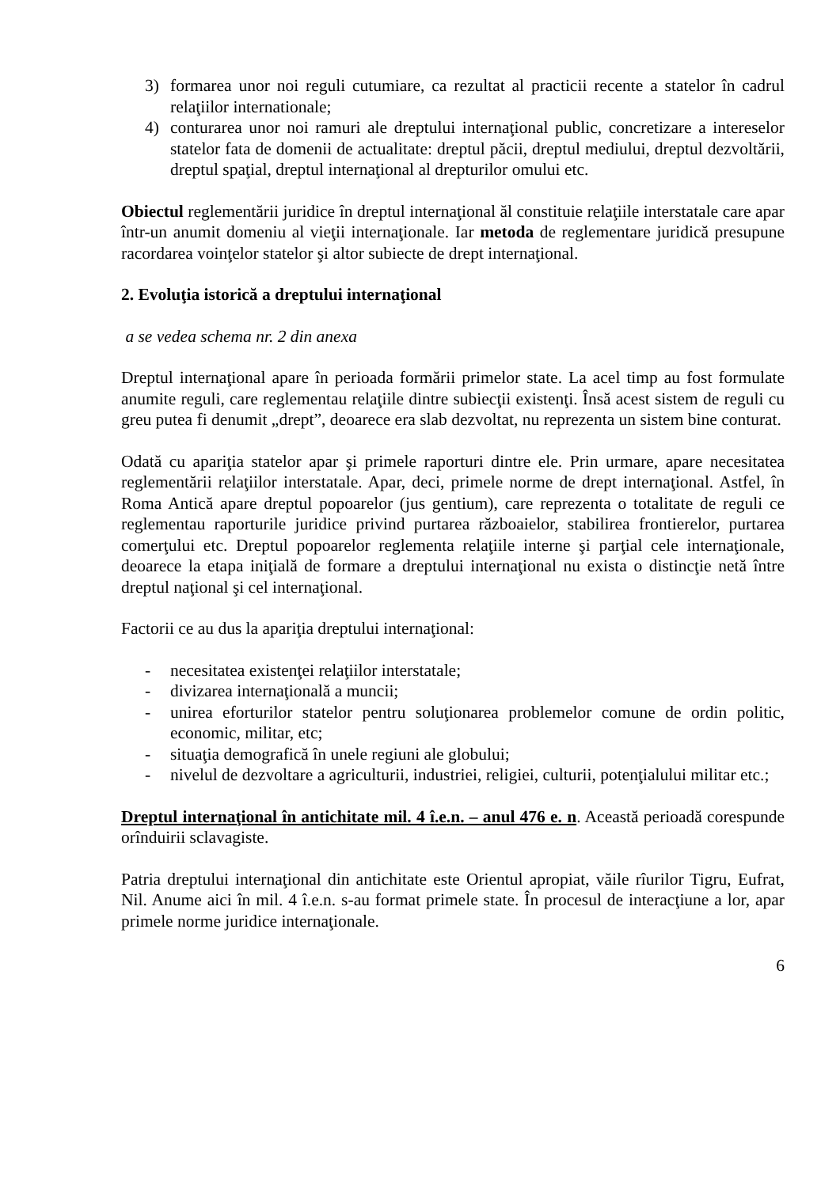3) formarea unor noi reguli cutumiare, ca rezultat al practicii recente a statelor în cadrul relaţiilor internationale;
4) conturarea unor noi ramuri ale dreptului internaţional public, concretizare a intereselor statelor fata de domenii de actualitate: dreptul păcii, dreptul mediului, dreptul dezvoltării, dreptul spaţial, dreptul internaţional al drepturilor omului etc.
Obiectul reglementării juridice în dreptul internaţional ăl constituie relaţiile interstatale care apar într-un anumit domeniu al vieţii internaţionale. Iar metoda de reglementare juridică presupune racordarea voinţelor statelor şi altor subiecte de drept internaţional.
2. Evoluţia istorică a dreptului internaţional
a se vedea schema nr. 2 din anexa
Dreptul internaţional apare în perioada formării primelor state. La acel timp au fost formulate anumite reguli, care reglementau relaţiile dintre subiecţii existenţi. Însă acest sistem de reguli cu greu putea fi denumit „drept”, deoarece era slab dezvoltat, nu reprezenta un sistem bine conturat.
Odată cu apariţia statelor apar şi primele raporturi dintre ele. Prin urmare, apare necesitatea reglementării relaţiilor interstatale. Apar, deci, primele norme de drept internaţional. Astfel, în Roma Antică apare dreptul popoarelor (jus gentium), care reprezenta o totalitate de reguli ce reglementau raporturile juridice privind purtarea războaielor, stabilirea frontierelor, purtarea comerţului etc. Dreptul popoarelor reglementa relaţiile interne şi parţial cele internaţionale, deoarece la etapa iniţială de formare a dreptului internaţional nu exista o distincţie netă între dreptul naţional şi cel internaţional.
Factorii ce au dus la apariţia dreptului internaţional:
- necesitatea existenţei relaţiilor interstatale;
- divizarea internaţională a muncii;
- unirea eforturilor statelor pentru soluţionarea problemelor comune de ordin politic, economic, militar, etc;
- situaţia demografică în unele regiuni ale globului;
- nivelul de dezvoltare a agriculturii, industriei, religiei, culturii, potenţialului militar etc.;
Dreptul internaţional în antichitate mil. 4 î.e.n. – anul 476 e. n. Această perioadă corespunde orînduirii sclavagiste.
Patria dreptului internaţional din antichitate este Orientul apropiat, văile rîurilor Tigru, Eufrat, Nil. Anume aici în mil. 4 î.e.n. s-au format primele state. În procesul de interacţiune a lor, apar primele norme juridice internaţionale.
6